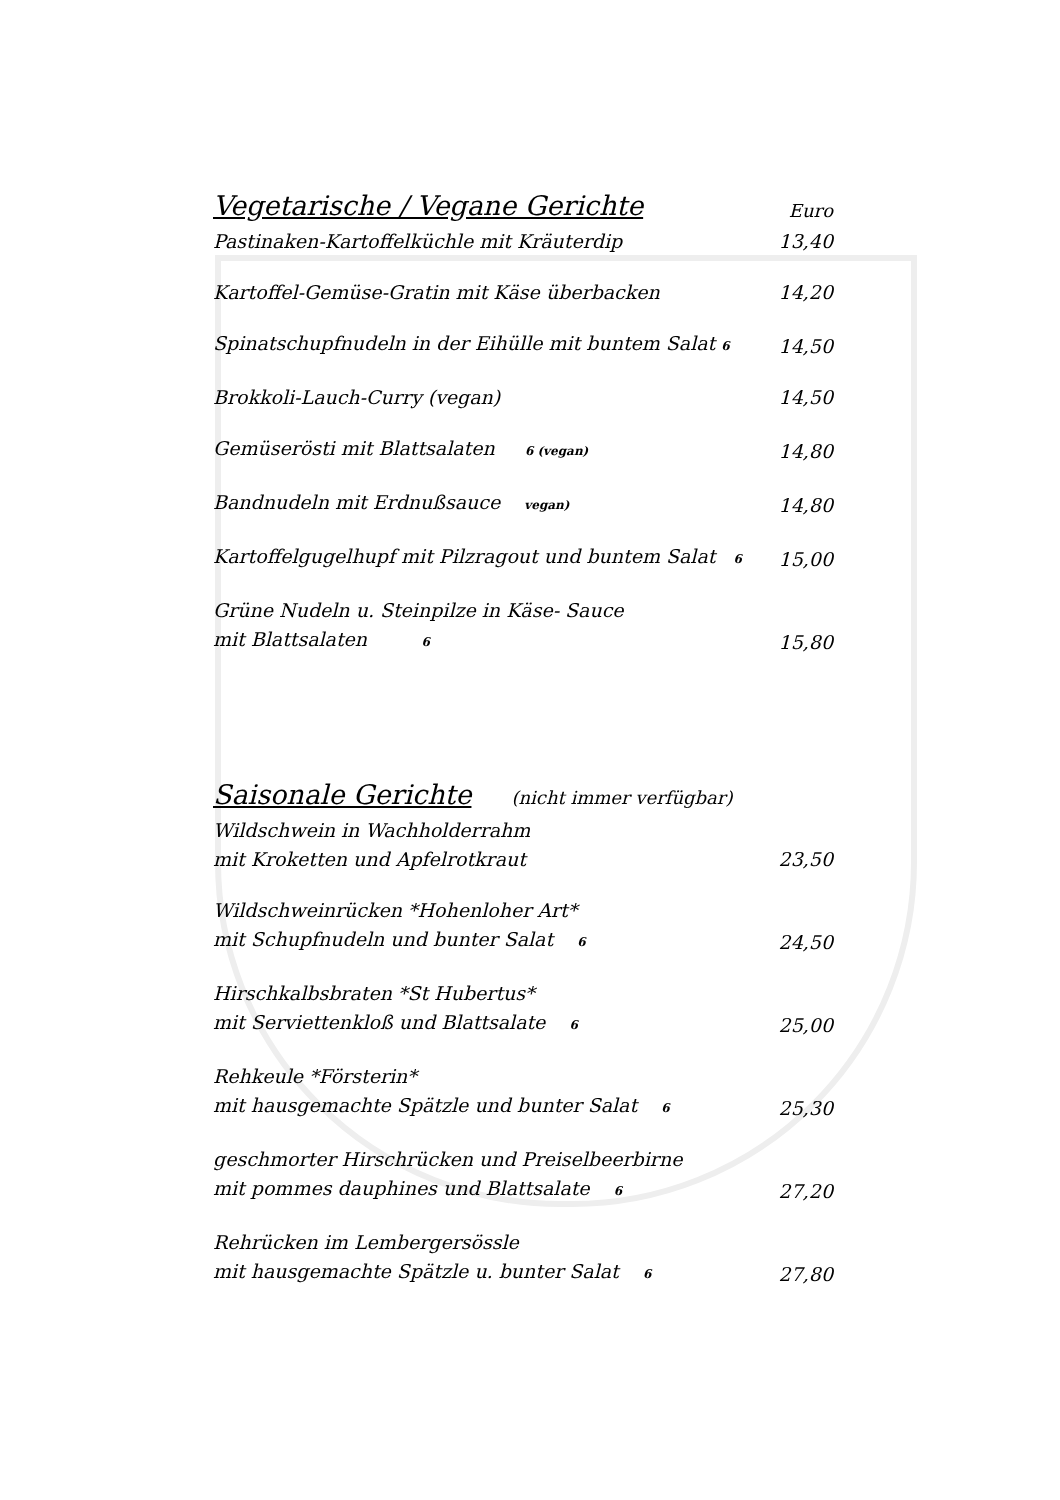Vegetarische / Vegane Gerichte
Euro
Pastinaken-Kartoffelküchle mit Kräuterdip 13,40
Kartoffel-Gemüse-Gratin mit Käse überbacken 14,20
Spinatschupfnudeln in der Eihülle mit buntem Salat 6 14,50
Brokkoli-Lauch-Curry (vegan) 14,50
Gemüserösti mit Blattsalaten 6 (vegan) 14,80
Bandnudeln mit Erdnußsauce vegan) 14,80
Kartoffelgugelhupf mit Pilzragout und buntem Salat 6 15,00
Grüne Nudeln u. Steinpilze in Käse- Sauce
mit Blattsalaten 6 15,80
Saisonale Gerichte
(nicht immer verfügbar)
Wildschwein in Wachholderrahm
mit Kroketten und Apfelrotkraut 23,50
Wildschweinrücken *Hohenloher Art*
mit Schupfnudeln und bunter Salat 6 24,50
Hirschkalbsbraten *St Hubertus*
mit Serviettenkloß und Blattsalate 6 25,00
Rehkeule *Försterin*
mit hausgemachte Spätzle und bunter Salat 6 25,30
geschmorter Hirschrücken und Preiselbeerbirne
mit pommes dauphines und Blattsalate 6 27,20
Rehrücken im Lembergersössle
mit hausgemachte Spätzle u. bunter Salat 6 27,80